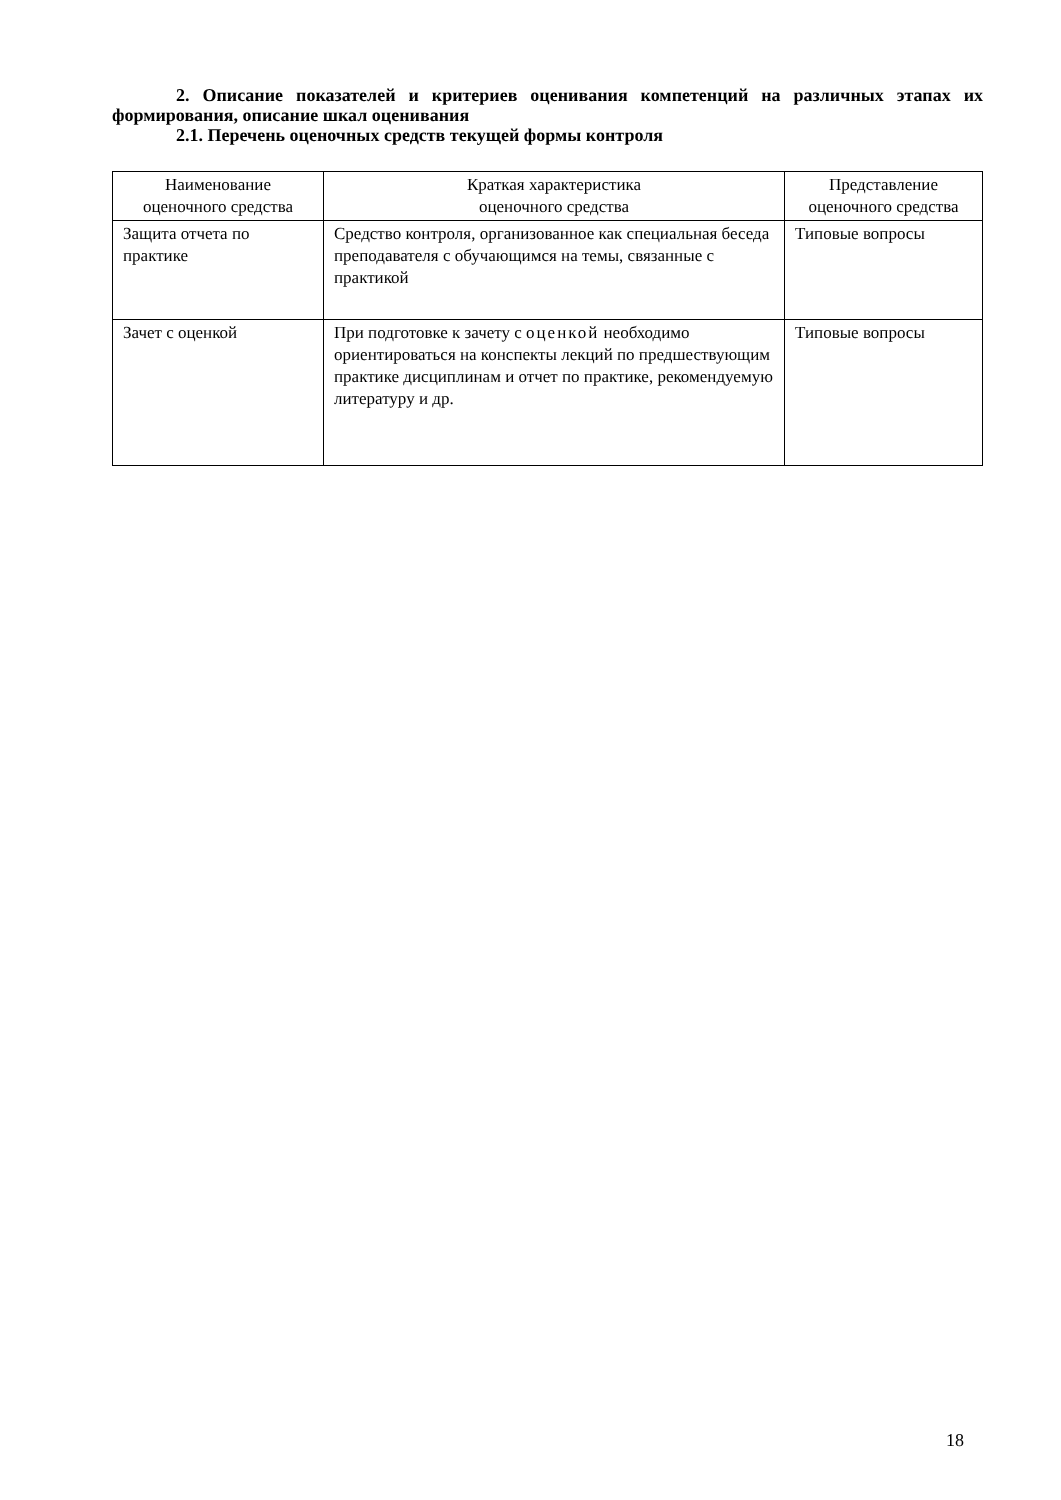2. Описание показателей и критериев оценивания компетенций на различных этапах их формирования, описание шкал оценивания
2.1. Перечень оценочных средств текущей формы контроля
| Наименование оценочного средства | Краткая характеристика оценочного средства | Представление оценочного средства |
| --- | --- | --- |
| Защита отчета по практике | Средство контроля, организованное как специальная беседа преподавателя с обучающимся на темы, связанные с практикой | Типовые вопросы |
| Зачет с оценкой | При подготовке к зачету с оценкой необходимо ориентироваться на конспекты лекций по предшествующим практике дисциплинам и отчет по практике, рекомендуемую литературу и др. | Типовые вопросы |
18